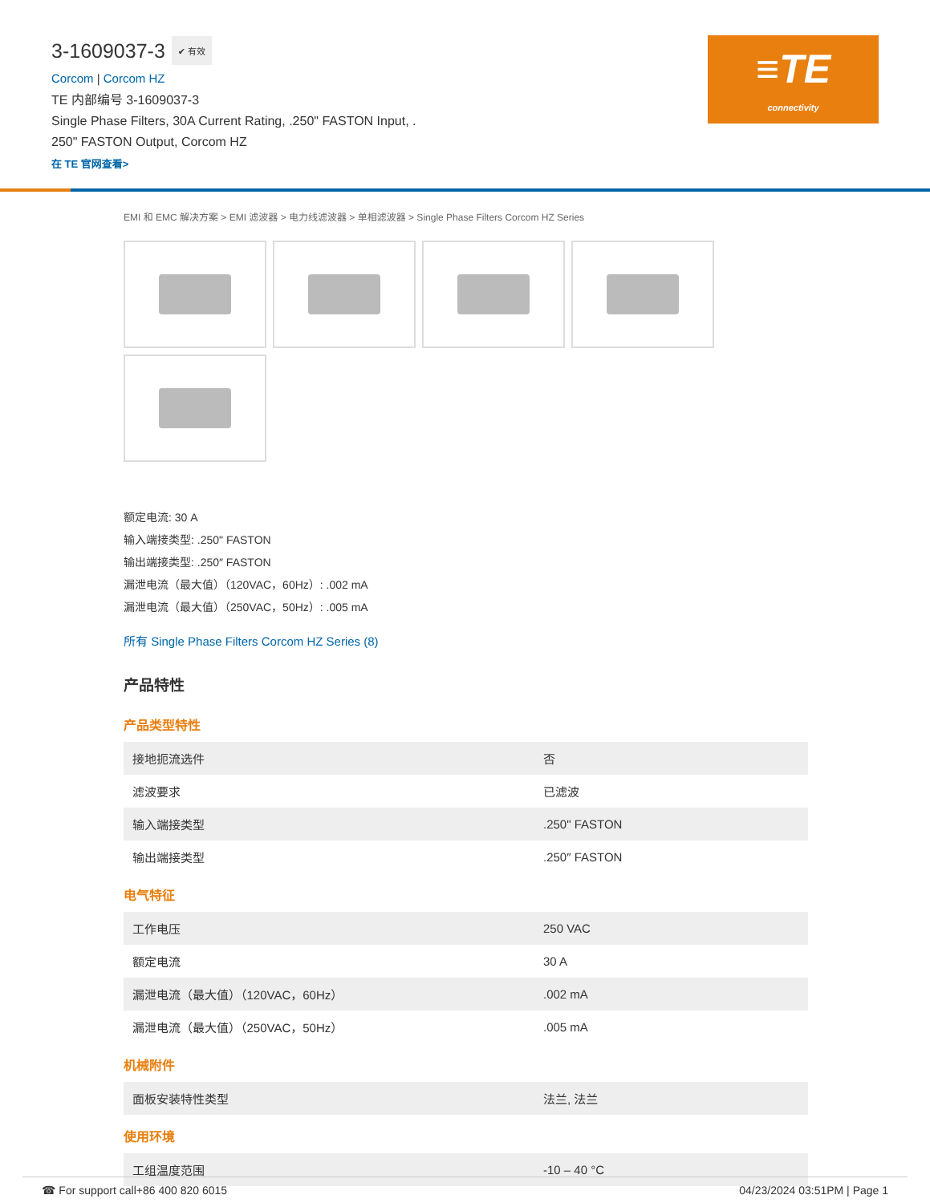3-1609037-3 ✔ 有效
Corcom | Corcom HZ
TE 内部编号 3-1609037-3
Single Phase Filters, 30A Current Rating, .250" FASTON Input, .
250" FASTON Output, Corcom HZ
在 TE 官网查看>
≡TE
connectivity
EMI 和 EMC 解决方案 > EMI 滤波器 > 电力线滤波器 > 单相滤波器 > Single Phase Filters Corcom HZ Series
额定电流: 30 A
输入端接类型: .250" FASTON
输出端接类型: .250″ FASTON
漏泄电流（最大值）（120VAC，60Hz）: .002 mA
漏泄电流（最大值）（250VAC，50Hz）: .005 mA
所有 Single Phase Filters Corcom HZ Series (8)
产品特性
产品类型特性
| 接地扼流选件 | 否 |
| 滤波要求 | 已滤波 |
| 输入端接类型 | .250" FASTON |
| 输出端接类型 | .250″ FASTON |
电气特征
| 工作电压 | 250 VAC |
| 额定电流 | 30 A |
| 漏泄电流（最大值）（120VAC，60Hz） | .002 mA |
| 漏泄电流（最大值）（250VAC，50Hz） | .005 mA |
机械附件
| 面板安装特性类型 | 法兰, 法兰 |
使用环境
| 工组温度范围 | -10 – 40 °C |
☎ For support call+86 400 820 6015 04/23/2024 03:51PM | Page 1